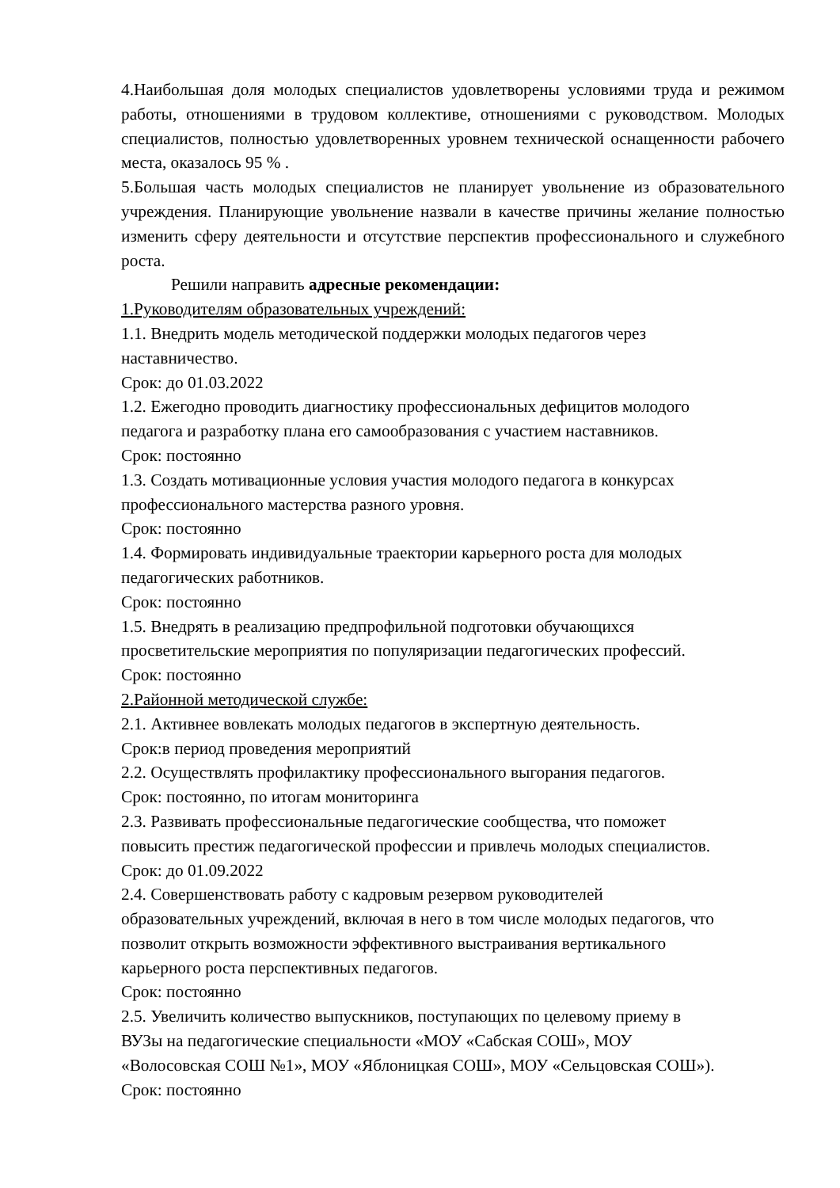4.Наибольшая доля молодых специалистов удовлетворены условиями труда и режимом работы, отношениями в трудовом коллективе, отношениями с руководством. Молодых специалистов, полностью удовлетворенных уровнем технической оснащенности рабочего места, оказалось 95 % .
5.Большая часть молодых специалистов не планирует увольнение из образовательного учреждения. Планирующие увольнение назвали в качестве причины желание полностью изменить сферу деятельности и отсутствие перспектив профессионального и служебного роста.
Решили направить адресные рекомендации:
1.Руководителям образовательных учреждений:
1.1. Внедрить модель методической поддержки молодых педагогов через
наставничество.
Срок: до 01.03.2022
1.2. Ежегодно проводить диагностику профессиональных дефицитов молодого
педагога и разработку плана его самообразования с участием наставников.
Срок: постоянно
1.3. Создать мотивационные условия участия молодого педагога в конкурсах
профессионального мастерства разного уровня.
Срок: постоянно
1.4. Формировать индивидуальные траектории карьерного роста для молодых
педагогических работников.
Срок: постоянно
1.5. Внедрять в реализацию предпрофильной подготовки обучающихся
просветительские мероприятия по популяризации педагогических профессий.
Срок: постоянно
2.Районной методической службе:
2.1. Активнее вовлекать молодых педагогов в экспертную деятельность.
Срок:в период проведения мероприятий
2.2. Осуществлять профилактику профессионального выгорания педагогов.
Срок: постоянно, по итогам мониторинга
2.3. Развивать профессиональные педагогические сообщества, что поможет
повысить престиж педагогической профессии и привлечь молодых специалистов.
Срок: до 01.09.2022
2.4. Совершенствовать работу с кадровым резервом руководителей
образовательных учреждений, включая в него в том числе молодых педагогов, что
позволит открыть возможности эффективного выстраивания вертикального
карьерного роста перспективных педагогов.
Срок: постоянно
2.5. Увеличить количество выпускников, поступающих по целевому приему в
ВУЗы на педагогические специальности «МОУ «Сабская СОШ», МОУ
«Волосовская СОШ №1», МОУ «Яблоницкая СОШ», МОУ «Сельцовская СОШ»).
Срок: постоянно